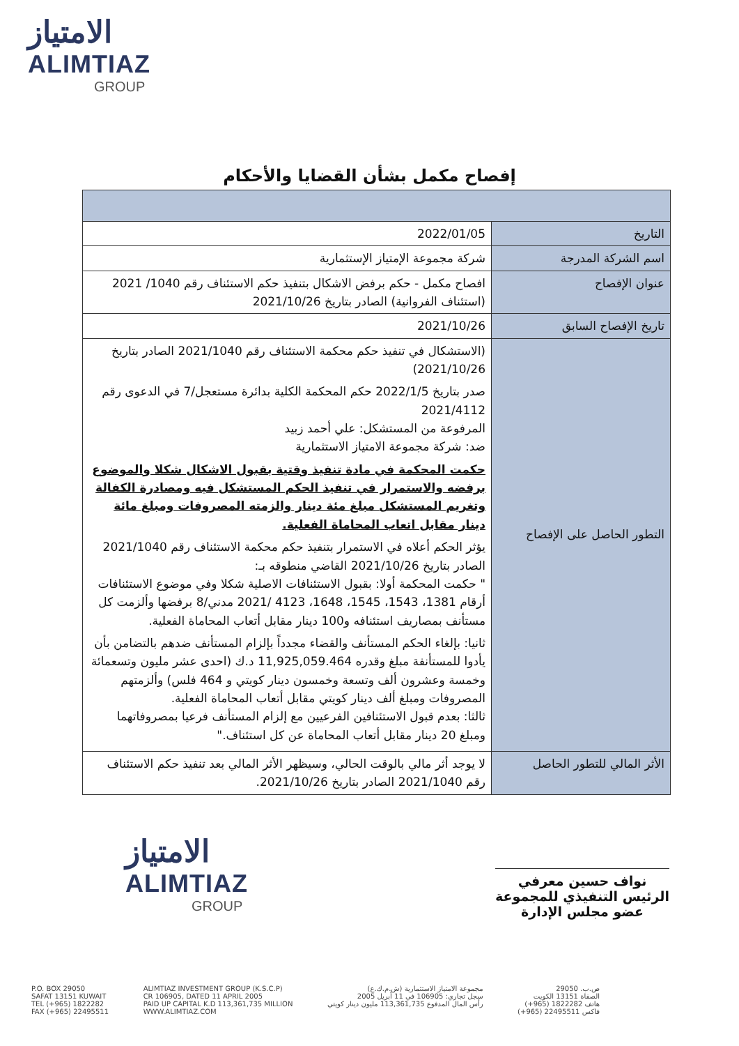الامتياز
ALIMTIAZ
GROUP
إفصاح مكمل بشأن القضايا والأحكام
| التاريخ | 2022/01/05 |
| اسم الشركة المدرجة | شركة مجموعة الإمتياز الإستثمارية |
| عنوان الإفصاح | افصاح مكمل - حكم برفض الاشكال بتنفيذ حكم الاستئناف رقم 1040/ 2021 (استئناف الفروانية) الصادر بتاريخ 2021/10/26 |
| تاريخ الإفصاح السابق | 2021/10/26 |
| التطور الحاصل على الإفصاح | (الاستشكال في تنفيذ حكم محكمة الاستئناف رقم 2021/1040 الصادر بتاريخ 2021/10/26) صدر بتاريخ 2022/1/5 حكم المحكمة الكلية بدائرة مستعجل/7 في الدعوى رقم 2021/4112 المرفوعة من المستشكل: علي أحمد زبيد ضد: شركة مجموعة الامتياز الاستثمارية حكمت المحكمة في مادة تنفيذ وقتية بقبول الاشكال شكلا والموضوع برفضه والاستمرار في تنفيذ الحكم المستشكل فيه ومصادرة الكفالة وتغريم المستشكل مبلغ مئة دينار والزمته المصروفات ومبلغ مائة دينار مقابل اتعاب المحاماة الفعلية. يؤثر الحكم أعلاه في الاستمرار بتنفيذ حكم محكمة الاستئناف رقم 2021/1040 الصادر بتاريخ 2021/10/26 القاضي منطوقه بـ: " حكمت المحكمة أولا: بقبول الاستئنافات الاصلية شكلا وفي موضوع الاستئنافات أرقام 1381، 1543، 1545، 1648، 4123 /2021 مدني/8 برفضها وألزمت كل مستأنف بمصاريف استئنافه و100 دينار مقابل أتعاب المحاماة الفعلية. ثانيا: بإلغاء الحكم المستأنف والقضاء مجدداً بإلزام المستأنف ضدهم بالتضامن بأن يأدوا للمستأنفة مبلغ وقدره 11,925,059.464 د.ك (احدى عشر مليون وتسعمائة وخمسة وعشرون ألف وتسعة وخمسون دينار كويتي و 464 فلس) وألزمتهم المصروفات ومبلغ ألف دينار كويتي مقابل أتعاب المحاماة الفعلية. ثالثا: بعدم قبول الاستئنافين الفرعيين مع إلزام المستأنف فرعيا بمصروفاتهما ومبلغ 20 دينار مقابل أتعاب المحاماة عن كل استئناف." |
| الأثر المالي للتطور الحاصل | لا يوجد أثر مالي بالوقت الحالي، وسيظهر الأثر المالي بعد تنفيذ حكم الاستئناف رقم 2021/1040 الصادر بتاريخ 2021/10/26. |
الامتياز
ALIMTIAZ
GROUP
نواف حسين معرفي
الرئيس التنفيذي للمجموعة
عضو مجلس الإدارة
P.O. BOX 29050
SAFAT 13151 KUWAIT
TEL (+965) 1822282
FAX (+965) 22495511
ALIMTIAZ INVESTMENT GROUP (K.S.C.P)
CR 106905, DATED 11 APRIL 2005
PAID UP CAPITAL K.D 113,361,735 MILLION
WWW.ALIMTIAZ.COM
مجموعة الامتياز الاستثمارية (ش.م.ك.ع)
سجل تجاري: 106905 في 11 أبريل 2005
رأس المال المدفوع 113,361,735 مليون دينار كويتي
ص.ب. 29050
الصفاة 13151 الكويت
هاتف 1822282 (965+)
فاكس 22495511 (965+)